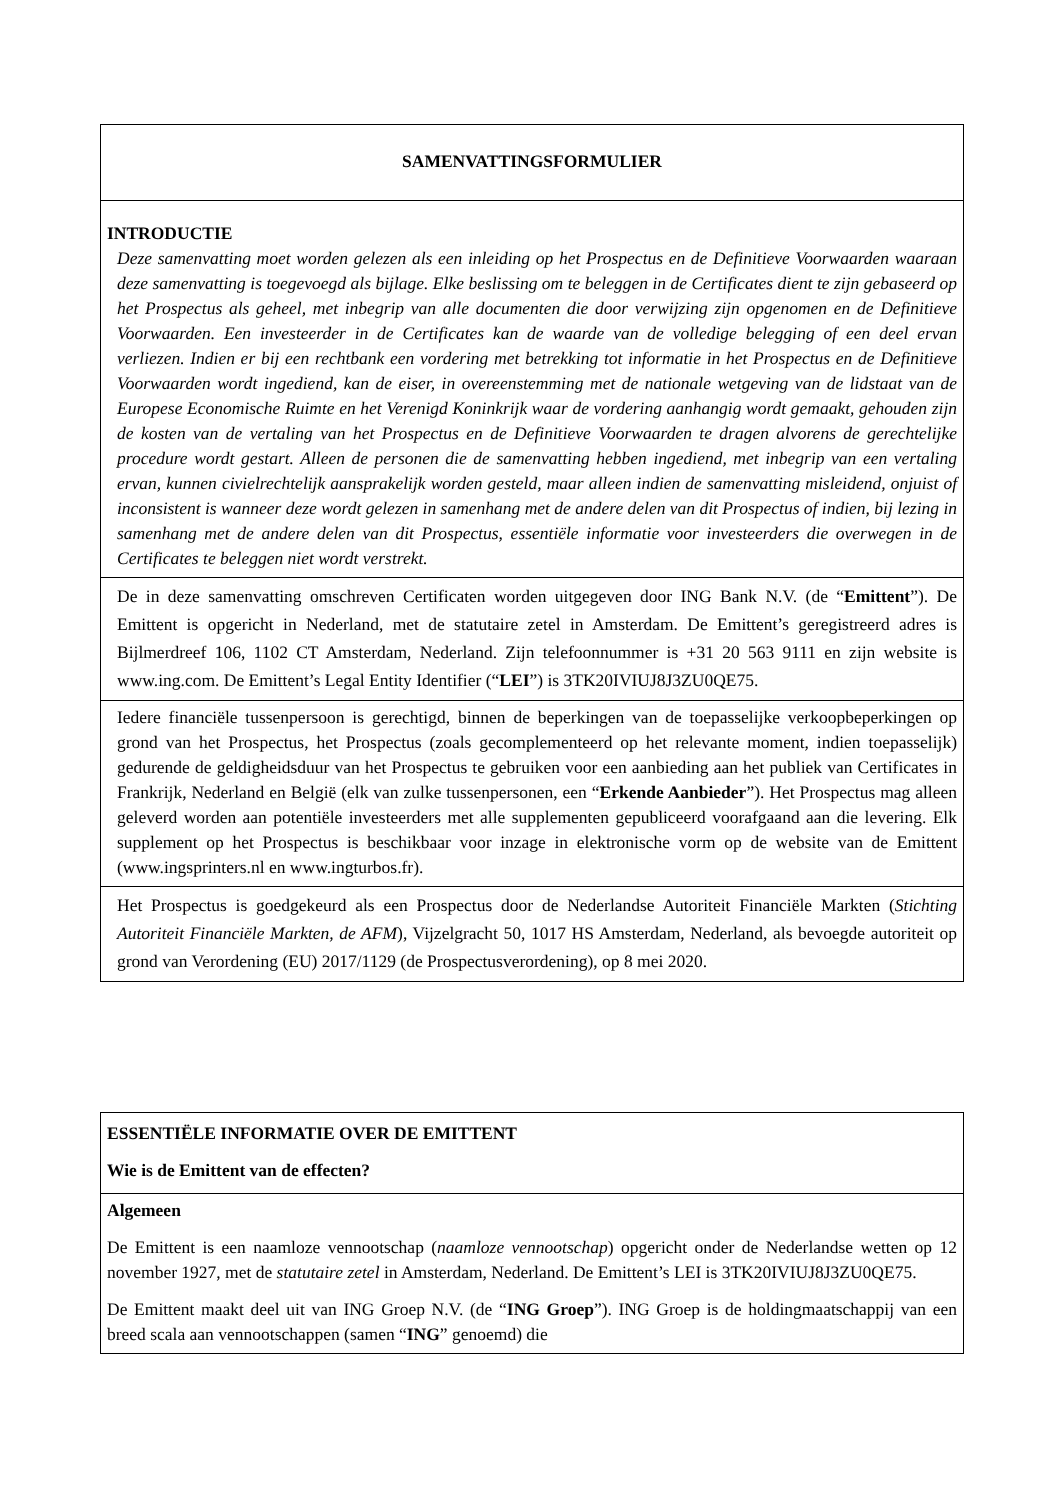SAMENVATTINGSFORMULIER
INTRODUCTIE
Deze samenvatting moet worden gelezen als een inleiding op het Prospectus en de Definitieve Voorwaarden waaraan deze samenvatting is toegevoegd als bijlage. Elke beslissing om te beleggen in de Certificates dient te zijn gebaseerd op het Prospectus als geheel, met inbegrip van alle documenten die door verwijzing zijn opgenomen en de Definitieve Voorwaarden. Een investeerder in de Certificates kan de waarde van de volledige belegging of een deel ervan verliezen. Indien er bij een rechtbank een vordering met betrekking tot informatie in het Prospectus en de Definitieve Voorwaarden wordt ingediend, kan de eiser, in overeenstemming met de nationale wetgeving van de lidstaat van de Europese Economische Ruimte en het Verenigd Koninkrijk waar de vordering aanhangig wordt gemaakt, gehouden zijn de kosten van de vertaling van het Prospectus en de Definitieve Voorwaarden te dragen alvorens de gerechtelijke procedure wordt gestart. Alleen de personen die de samenvatting hebben ingediend, met inbegrip van een vertaling ervan, kunnen civielrechtelijk aansprakelijk worden gesteld, maar alleen indien de samenvatting misleidend, onjuist of inconsistent is wanneer deze wordt gelezen in samenhang met de andere delen van dit Prospectus of indien, bij lezing in samenhang met de andere delen van dit Prospectus, essentiële informatie voor investeerders die overwegen in de Certificates te beleggen niet wordt verstrekt.
De in deze samenvatting omschreven Certificaten worden uitgegeven door ING Bank N.V. (de “Emittent”). De Emittent is opgericht in Nederland, met de statutaire zetel in Amsterdam. De Emittent’s geregistreerd adres is Bijlmerdreef 106, 1102 CT Amsterdam, Nederland. Zijn telefoonnummer is +31 20 563 9111 en zijn website is www.ing.com. De Emittent’s Legal Entity Identifier (“LEI”) is 3TK20IVIUJ8J3ZU0QE75.
Iedere financiële tussenpersoon is gerechtigd, binnen de beperkingen van de toepasselijke verkoopbeperkingen op grond van het Prospectus, het Prospectus (zoals gecomplementeerd op het relevante moment, indien toepasselijk) gedurende de geldigheidsduur van het Prospectus te gebruiken voor een aanbieding aan het publiek van Certificates in Frankrijk, Nederland en België (elk van zulke tussenpersonen, een “Erkende Aanbieder”). Het Prospectus mag alleen geleverd worden aan potentiële investeerders met alle supplementen gepubliceerd voorafgaand aan die levering. Elk supplement op het Prospectus is beschikbaar voor inzage in elektronische vorm op de website van de Emittent (www.ingsprinters.nl en www.ingturbos.fr).
Het Prospectus is goedgekeurd als een Prospectus door de Nederlandse Autoriteit Financiële Markten (Stichting Autoriteit Financiële Markten, de AFM), Vijzelgracht 50, 1017 HS Amsterdam, Nederland, als bevoegde autoriteit op grond van Verordening (EU) 2017/1129 (de Prospectusverordening), op 8 mei 2020.
ESSENTIËLE INFORMATIE OVER DE EMITTENT
Wie is de Emittent van de effecten?
Algemeen
De Emittent is een naamloze vennootschap (naamloze vennootschap) opgericht onder de Nederlandse wetten op 12 november 1927, met de statutaire zetel in Amsterdam, Nederland. De Emittent’s LEI is 3TK20IVIUJ8J3ZU0QE75.
De Emittent maakt deel uit van ING Groep N.V. (de “ING Groep”). ING Groep is de holdingmaatschappij van een breed scala aan vennootschappen (samen “ING” genoemd) die